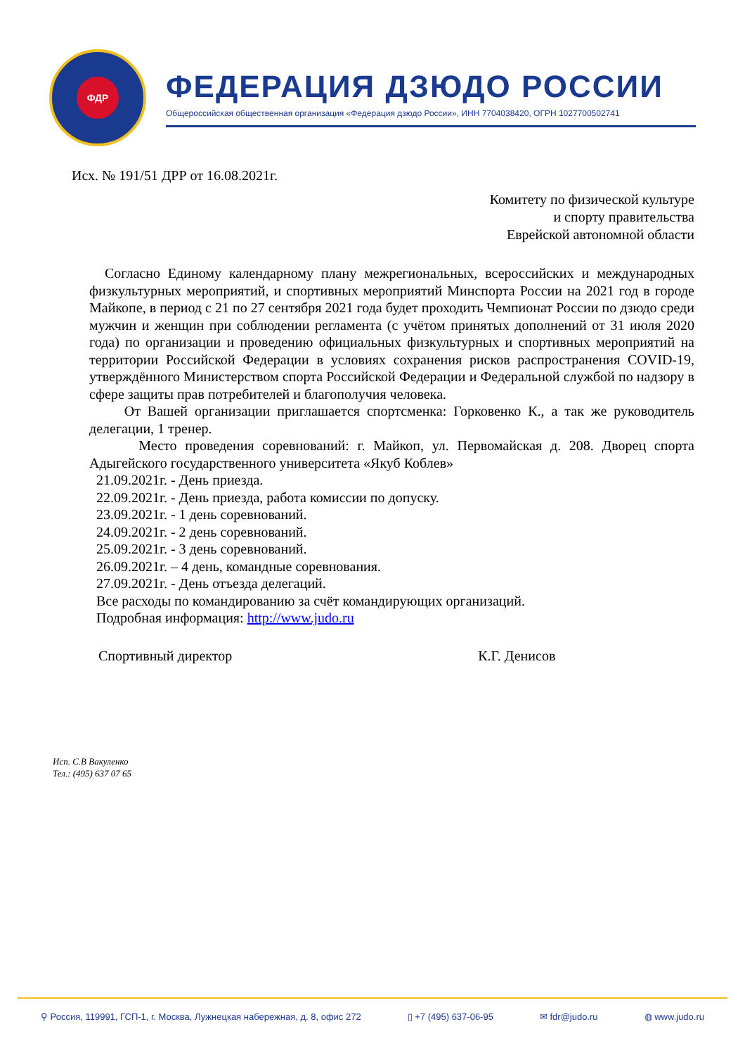ФДР
ФЕДЕРАЦИЯ ДЗЮДО РОССИИ
Общероссийская общественная организация «Федерация дзюдо России», ИНН 7704038420, ОГРН 1027700502741
Исх. № 191/51 ДРР от 16.08.2021г.
Комитету по физической культуре
и спорту правительства
Еврейской автономной области
Согласно Единому календарному плану межрегиональных, всероссийских и международных физкультурных мероприятий, и спортивных мероприятий Минспорта России на 2021 год в городе Майкопе, в период с 21 по 27 сентября 2021 года будет проходить Чемпионат России по дзюдо среди мужчин и женщин при соблюдении регламента (с учётом принятых дополнений от 31 июля 2020 года) по организации и проведению официальных физкультурных и спортивных мероприятий на территории Российской Федерации в условиях сохранения рисков распространения COVID-19, утверждённого Министерством спорта Российской Федерации и Федеральной службой по надзору в сфере защиты прав потребителей и благополучия человека.
От Вашей организации приглашается спортсменка: Горковенко К., а так же руководитель делегации, 1 тренер.
Место проведения соревнований: г. Майкоп, ул. Первомайская д. 208. Дворец спорта Адыгейского государственного университета «Якуб Коблев»
21.09.2021г. - День приезда.
22.09.2021г. - День приезда, работа комиссии по допуску.
23.09.2021г. - 1 день соревнований.
24.09.2021г. - 2 день соревнований.
25.09.2021г. - 3 день соревнований.
26.09.2021г. – 4 день, командные соревнования.
27.09.2021г. - День отъезда делегаций.
Все расходы по командированию за счёт командирующих организаций.
Подробная информация: http://www.judo.ru
Спортивный директор К.Г. Денисов
Исп. С.В Вакуленко
Тел.: (495) 637 07 65
⚲ Россия, 119991, ГСП-1, г. Москва, Лужнецкая набережная, д. 8, офис 272 ▯ +7 (495) 637-06-95 ✉ fdr@judo.ru ◍ www.judo.ru